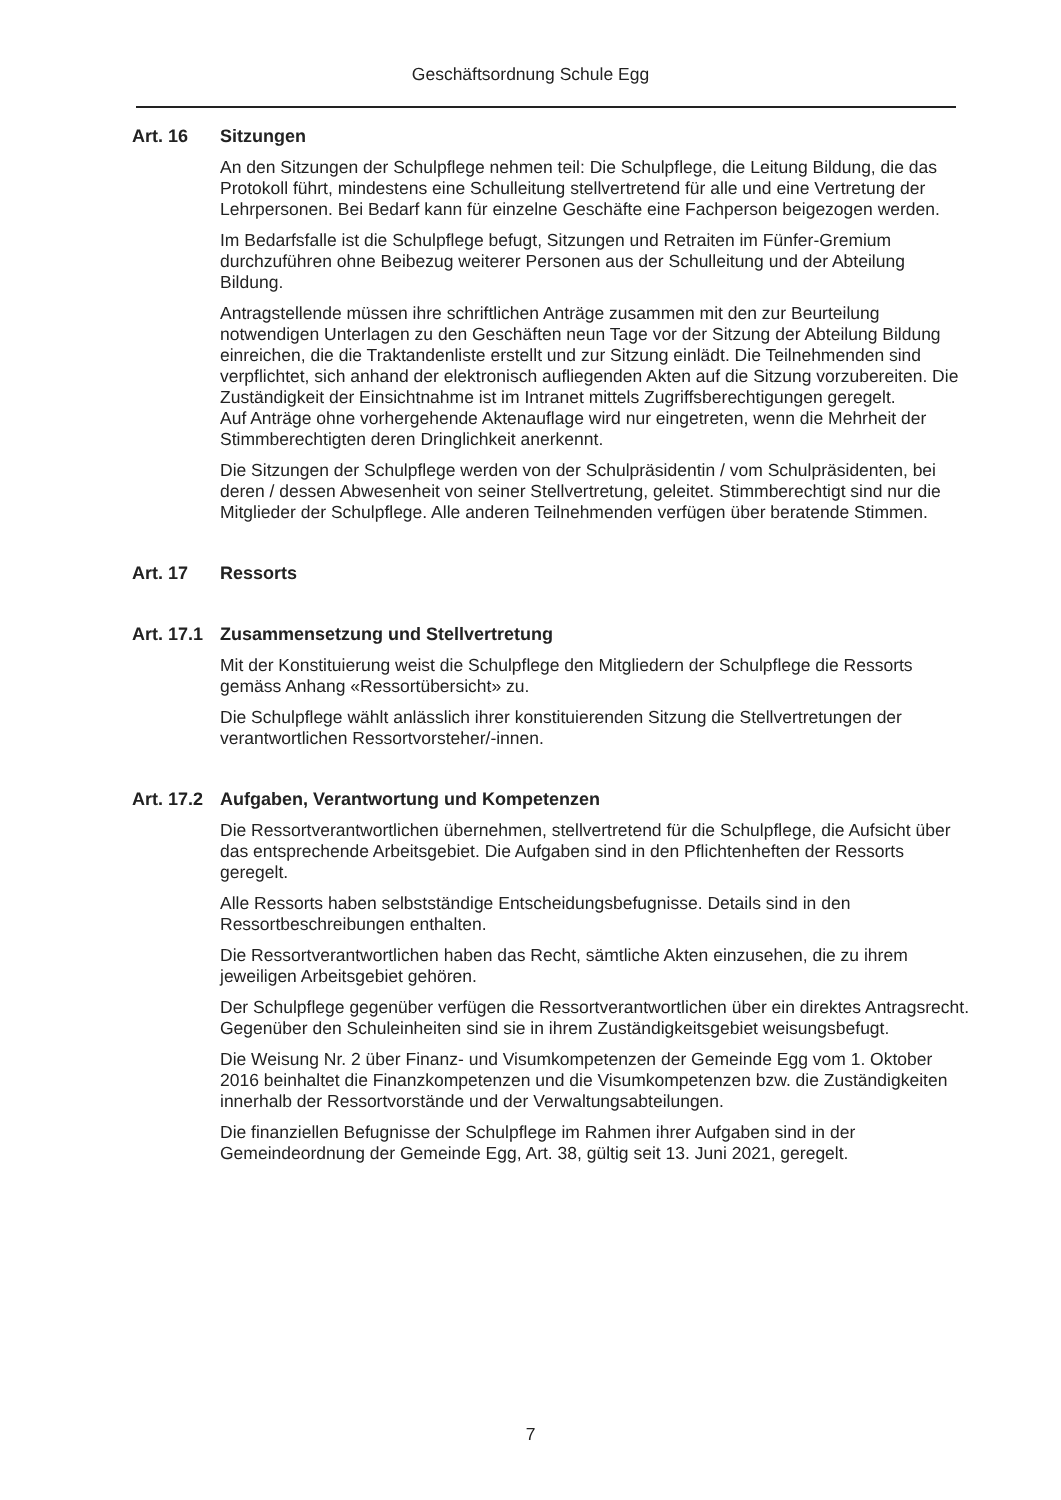Geschäftsordnung Schule Egg
Art. 16 Sitzungen
An den Sitzungen der Schulpflege nehmen teil: Die Schulpflege, die Leitung Bildung, die das Protokoll führt, mindestens eine Schulleitung stellvertretend für alle und eine Vertretung der Lehrpersonen. Bei Bedarf kann für einzelne Geschäfte eine Fachperson beigezogen werden.
Im Bedarfsfalle ist die Schulpflege befugt, Sitzungen und Retraiten im Fünfer-Gremium durchzuführen ohne Beibezug weiterer Personen aus der Schulleitung und der Abteilung Bildung.
Antragstellende müssen ihre schriftlichen Anträge zusammen mit den zur Beurteilung notwendigen Unterlagen zu den Geschäften neun Tage vor der Sitzung der Abteilung Bildung einreichen, die die Traktandenliste erstellt und zur Sitzung einlädt. Die Teilnehmenden sind verpflichtet, sich anhand der elektronisch aufliegenden Akten auf die Sitzung vorzubereiten. Die Zuständigkeit der Einsichtnahme ist im Intranet mittels Zugriffsberechtigungen geregelt.
Auf Anträge ohne vorhergehende Aktenauflage wird nur eingetreten, wenn die Mehrheit der Stimmberechtigten deren Dringlichkeit anerkennt.
Die Sitzungen der Schulpflege werden von der Schulpräsidentin / vom Schulpräsidenten, bei deren / dessen Abwesenheit von seiner Stellvertretung, geleitet. Stimmberechtigt sind nur die Mitglieder der Schulpflege. Alle anderen Teilnehmenden verfügen über beratende Stimmen.
Art. 17 Ressorts
Art. 17.1 Zusammensetzung und Stellvertretung
Mit der Konstituierung weist die Schulpflege den Mitgliedern der Schulpflege die Ressorts gemäss Anhang «Ressortübersicht» zu.
Die Schulpflege wählt anlässlich ihrer konstituierenden Sitzung die Stellvertretungen der verantwortlichen Ressortvorsteher/-innen.
Art. 17.2 Aufgaben, Verantwortung und Kompetenzen
Die Ressortverantwortlichen übernehmen, stellvertretend für die Schulpflege, die Aufsicht über das entsprechende Arbeitsgebiet. Die Aufgaben sind in den Pflichtenheften der Ressorts geregelt.
Alle Ressorts haben selbstständige Entscheidungsbefugnisse. Details sind in den Ressortbeschreibungen enthalten.
Die Ressortverantwortlichen haben das Recht, sämtliche Akten einzusehen, die zu ihrem jeweiligen Arbeitsgebiet gehören.
Der Schulpflege gegenüber verfügen die Ressortverantwortlichen über ein direktes Antragsrecht. Gegenüber den Schuleinheiten sind sie in ihrem Zuständigkeitsgebiet weisungsbefugt.
Die Weisung Nr. 2 über Finanz- und Visumkompetenzen der Gemeinde Egg vom 1. Oktober 2016 beinhaltet die Finanzkompetenzen und die Visumkompetenzen bzw. die Zuständigkeiten innerhalb der Ressortvorstände und der Verwaltungsabteilungen.
Die finanziellen Befugnisse der Schulpflege im Rahmen ihrer Aufgaben sind in der Gemeindeordnung der Gemeinde Egg, Art. 38, gültig seit 13. Juni 2021, geregelt.
7